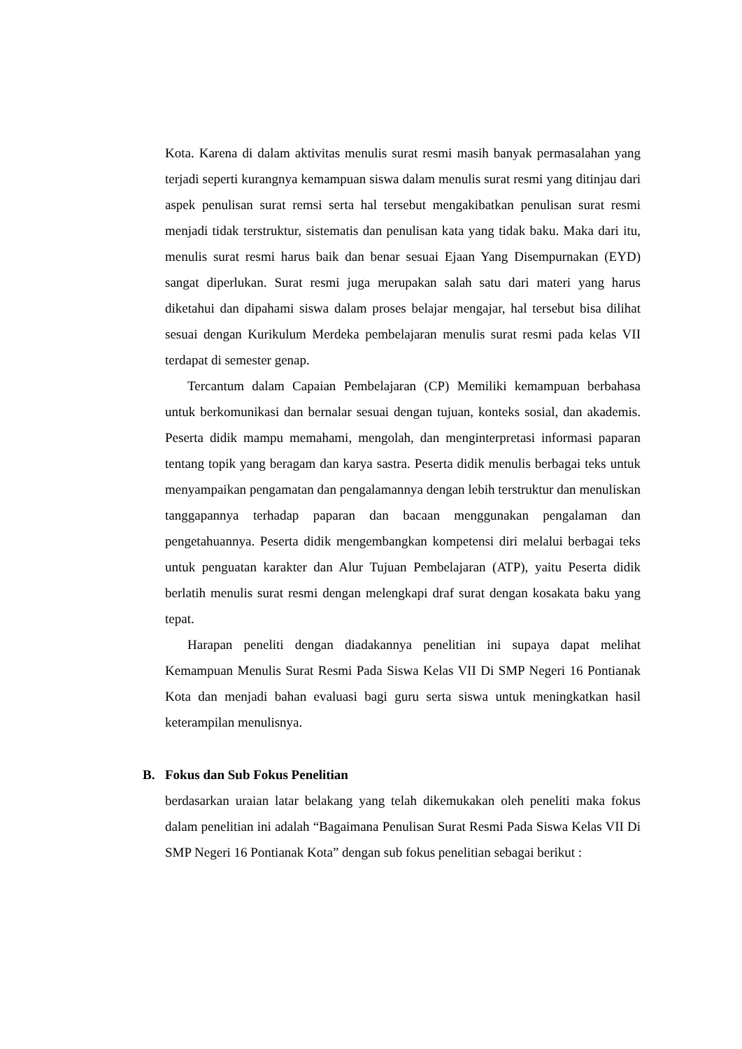Kota. Karena di dalam aktivitas menulis surat resmi masih banyak permasalahan yang terjadi seperti kurangnya kemampuan siswa dalam menulis surat resmi yang ditinjau dari aspek penulisan surat remsi serta hal tersebut mengakibatkan penulisan surat resmi menjadi tidak terstruktur, sistematis dan penulisan kata yang tidak baku. Maka dari itu, menulis surat resmi harus baik dan benar sesuai Ejaan Yang Disempurnakan (EYD) sangat diperlukan. Surat resmi juga merupakan salah satu dari materi yang harus diketahui dan dipahami siswa dalam proses belajar mengajar, hal tersebut bisa dilihat sesuai dengan Kurikulum Merdeka pembelajaran menulis surat resmi pada kelas VII terdapat di semester genap.
Tercantum dalam Capaian Pembelajaran (CP) Memiliki kemampuan berbahasa untuk berkomunikasi dan bernalar sesuai dengan tujuan, konteks sosial, dan akademis. Peserta didik mampu memahami, mengolah, dan menginterpretasi informasi paparan tentang topik yang beragam dan karya sastra. Peserta didik menulis berbagai teks untuk menyampaikan pengamatan dan pengalamannya dengan lebih terstruktur dan menuliskan tanggapannya terhadap paparan dan bacaan menggunakan pengalaman dan pengetahuannya. Peserta didik mengembangkan kompetensi diri melalui berbagai teks untuk penguatan karakter dan Alur Tujuan Pembelajaran (ATP), yaitu Peserta didik berlatih menulis surat resmi dengan melengkapi draf surat dengan kosakata baku yang tepat.
Harapan peneliti dengan diadakannya penelitian ini supaya dapat melihat Kemampuan Menulis Surat Resmi Pada Siswa Kelas VII Di SMP Negeri 16 Pontianak Kota dan menjadi bahan evaluasi bagi guru serta siswa untuk meningkatkan hasil keterampilan menulisnya.
B. Fokus dan Sub Fokus Penelitian
berdasarkan uraian latar belakang yang telah dikemukakan oleh peneliti maka fokus dalam penelitian ini adalah “Bagaimana Penulisan Surat Resmi Pada Siswa Kelas VII Di SMP Negeri 16 Pontianak Kota” dengan sub fokus penelitian sebagai berikut :